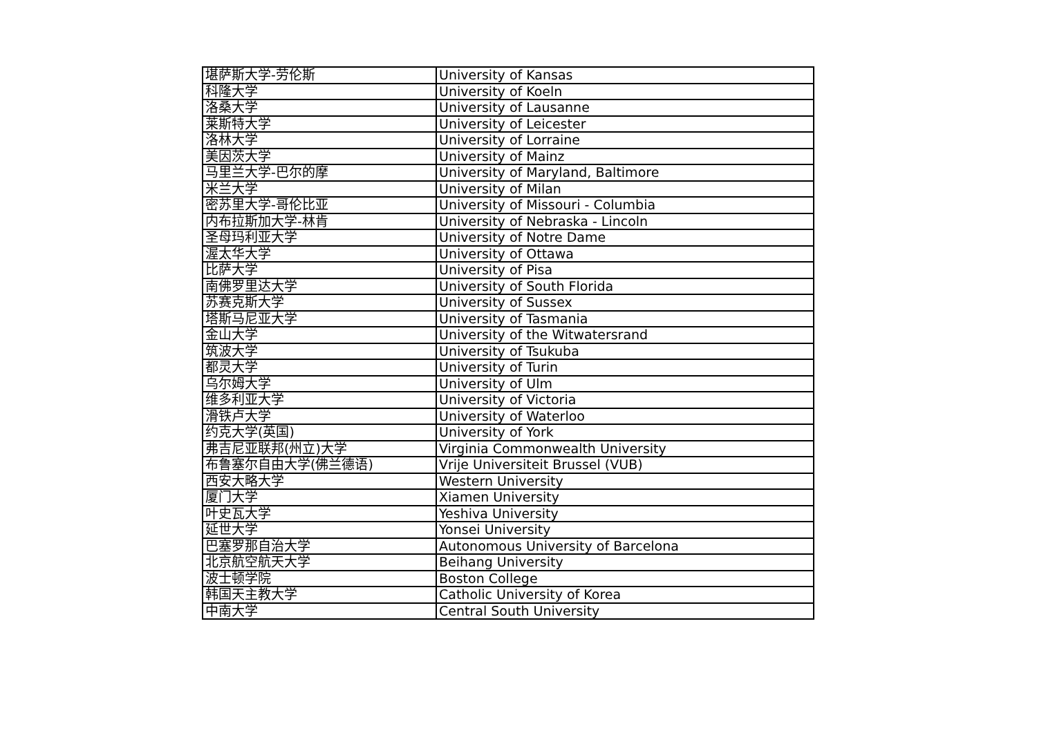| 堪萨斯大学-劳伦斯 | University of Kansas |
| 科隆大学 | University of Koeln |
| 洛桑大学 | University of Lausanne |
| 莱斯特大学 | University of Leicester |
| 洛林大学 | University of Lorraine |
| 美因茨大学 | University of Mainz |
| 马里兰大学-巴尔的摩 | University of Maryland, Baltimore |
| 米兰大学 | University of Milan |
| 密苏里大学-哥伦比亚 | University of Missouri - Columbia |
| 内布拉斯加大学-林肯 | University of Nebraska - Lincoln |
| 圣母玛利亚大学 | University of Notre Dame |
| 渥太华大学 | University of Ottawa |
| 比萨大学 | University of Pisa |
| 南佛罗里达大学 | University of South Florida |
| 苏赛克斯大学 | University of Sussex |
| 塔斯马尼亚大学 | University of Tasmania |
| 金山大学 | University of the Witwatersrand |
| 筑波大学 | University of Tsukuba |
| 都灵大学 | University of Turin |
| 乌尔姆大学 | University of Ulm |
| 维多利亚大学 | University of Victoria |
| 滑铁卢大学 | University of Waterloo |
| 约克大学(英国) | University of York |
| 弗吉尼亚联邦(州立)大学 | Virginia Commonwealth University |
| 布鲁塞尔自由大学(佛兰德语) | Vrije Universiteit Brussel (VUB) |
| 西安大略大学 | Western University |
| 厦门大学 | Xiamen University |
| 叶史瓦大学 | Yeshiva University |
| 延世大学 | Yonsei University |
| 巴塞罗那自治大学 | Autonomous University of Barcelona |
| 北京航空航天大学 | Beihang University |
| 波士顿学院 | Boston College |
| 韩国天主教大学 | Catholic University of Korea |
| 中南大学 | Central South University |